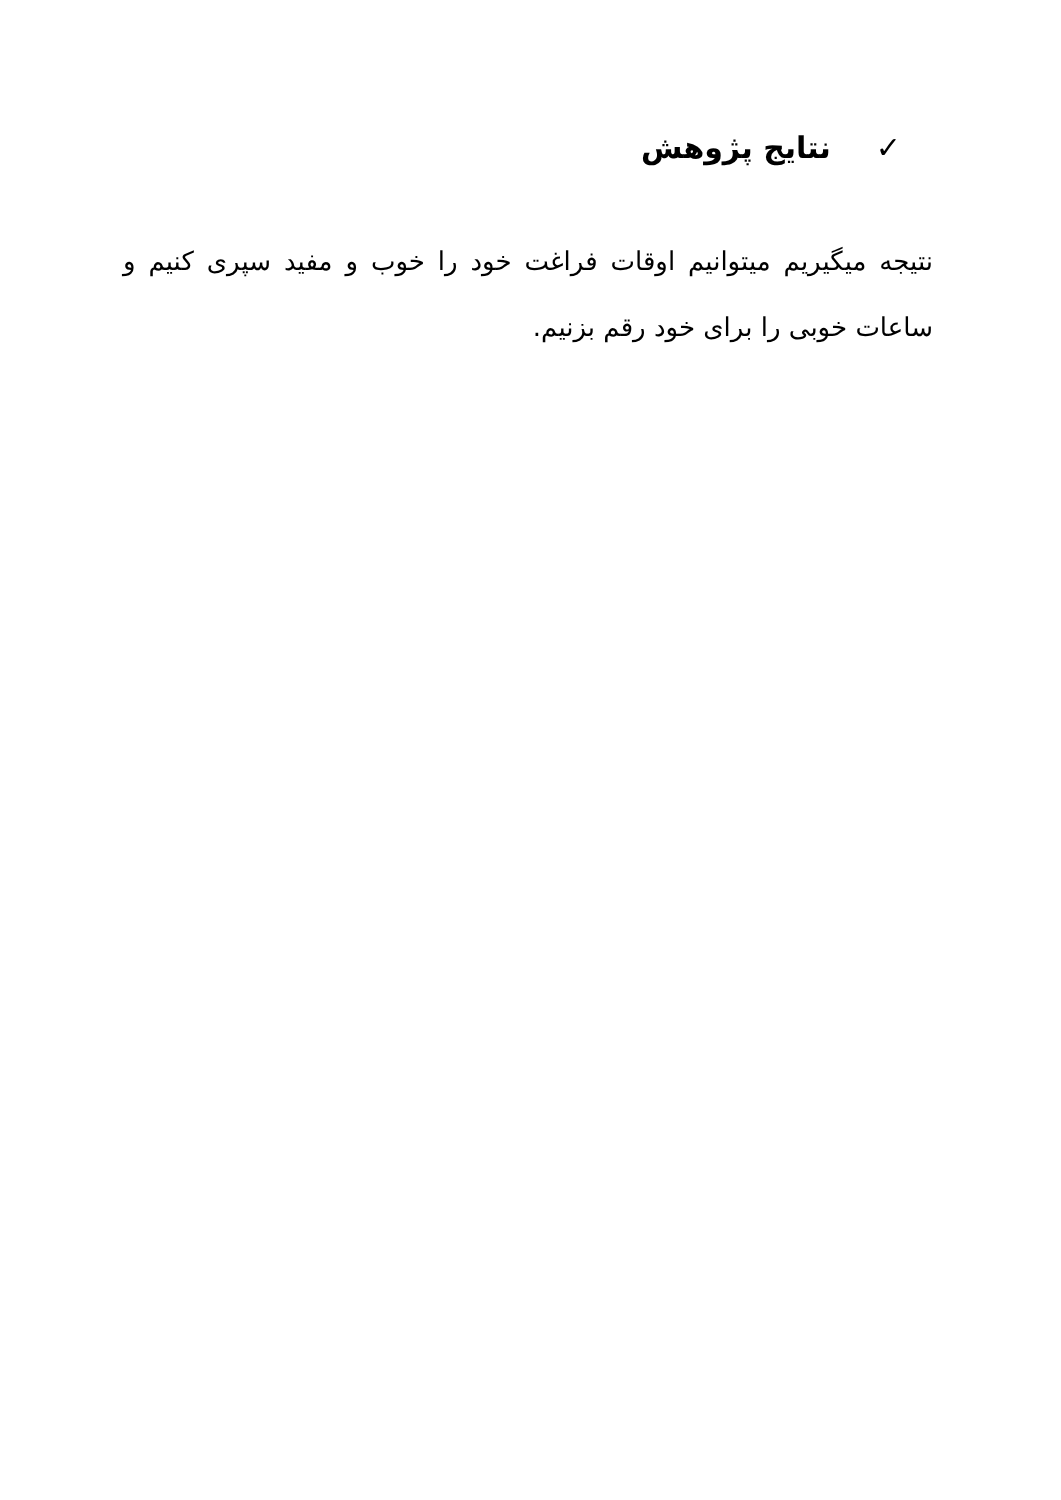✓ نتایج پژوهش
نتیجه میگیریم میتوانیم اوقات فراغت خود را خوب و مفید سپری کنیم و ساعات خوبی را برای خود رقم بزنیم.